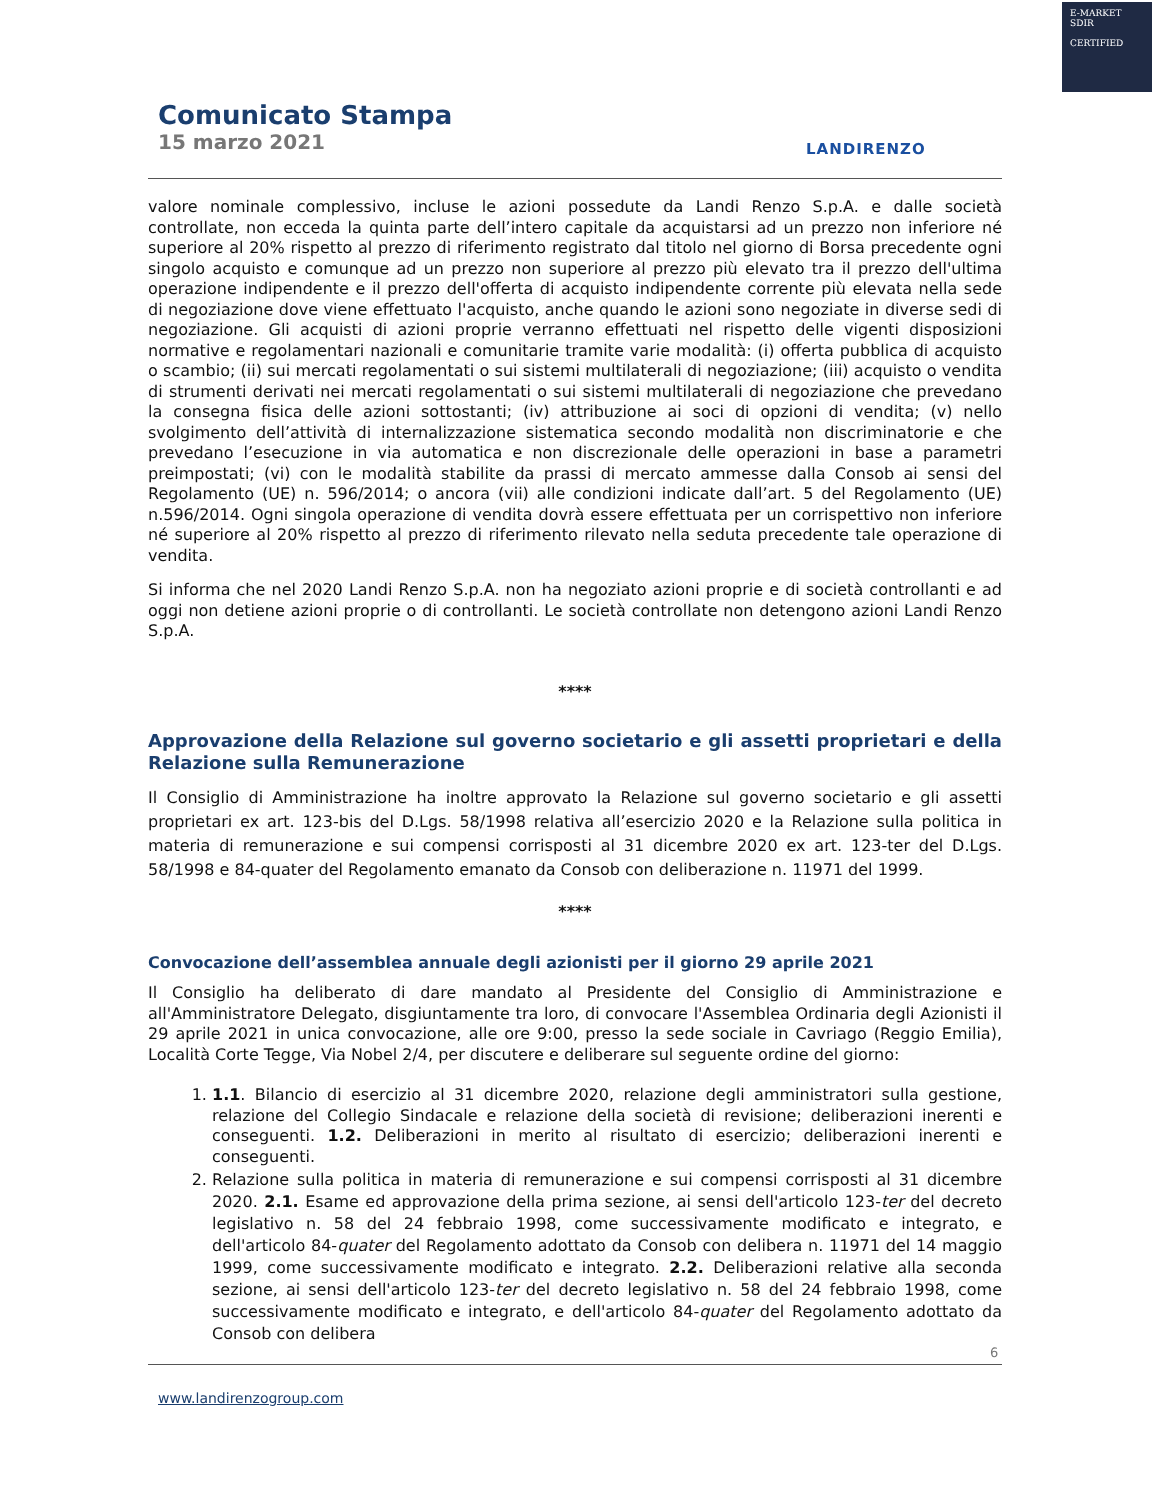E-MARKET
SDIR
CERTIFIED
Comunicato Stampa
15 marzo 2021
LANDIRENZO
valore nominale complessivo, incluse le azioni possedute da Landi Renzo S.p.A. e dalle società controllate, non ecceda la quinta parte dell’intero capitale da acquistarsi ad un prezzo non inferiore né superiore al 20% rispetto al prezzo di riferimento registrato dal titolo nel giorno di Borsa precedente ogni singolo acquisto e comunque ad un prezzo non superiore al prezzo più elevato tra il prezzo dell'ultima operazione indipendente e il prezzo dell'offerta di acquisto indipendente corrente più elevata nella sede di negoziazione dove viene effettuato l'acquisto, anche quando le azioni sono negoziate in diverse sedi di negoziazione. Gli acquisti di azioni proprie verranno effettuati nel rispetto delle vigenti disposizioni normative e regolamentari nazionali e comunitarie tramite varie modalità: (i) offerta pubblica di acquisto o scambio; (ii) sui mercati regolamentati o sui sistemi multilaterali di negoziazione; (iii) acquisto o vendita di strumenti derivati nei mercati regolamentati o sui sistemi multilaterali di negoziazione che prevedano la consegna fisica delle azioni sottostanti; (iv) attribuzione ai soci di opzioni di vendita; (v) nello svolgimento dell’attività di internalizzazione sistematica secondo modalità non discriminatorie e che prevedano l’esecuzione in via automatica e non discrezionale delle operazioni in base a parametri preimpostati; (vi) con le modalità stabilite da prassi di mercato ammesse dalla Consob ai sensi del Regolamento (UE) n. 596/2014; o ancora (vii) alle condizioni indicate dall’art. 5 del Regolamento (UE) n.596/2014. Ogni singola operazione di vendita dovrà essere effettuata per un corrispettivo non inferiore né superiore al 20% rispetto al prezzo di riferimento rilevato nella seduta precedente tale operazione di vendita.
Si informa che nel 2020 Landi Renzo S.p.A. non ha negoziato azioni proprie e di società controllanti e ad oggi non detiene azioni proprie o di controllanti. Le società controllate non detengono azioni Landi Renzo S.p.A.
****
Approvazione della Relazione sul governo societario e gli assetti proprietari e della Relazione sulla Remunerazione
Il Consiglio di Amministrazione ha inoltre approvato la Relazione sul governo societario e gli assetti proprietari ex art. 123-bis del D.Lgs. 58/1998 relativa all’esercizio 2020 e la Relazione sulla politica in materia di remunerazione e sui compensi corrisposti al 31 dicembre 2020 ex art. 123-ter del D.Lgs. 58/1998 e 84-quater del Regolamento emanato da Consob con deliberazione n. 11971 del 1999.
****
Convocazione dell’assemblea annuale degli azionisti per il giorno 29 aprile 2021
Il Consiglio ha deliberato di dare mandato al Presidente del Consiglio di Amministrazione e all'Amministratore Delegato, disgiuntamente tra loro, di convocare l'Assemblea Ordinaria degli Azionisti il 29 aprile 2021 in unica convocazione, alle ore 9:00, presso la sede sociale in Cavriago (Reggio Emilia), Località Corte Tegge, Via Nobel 2/4, per discutere e deliberare sul seguente ordine del giorno:
1. 1.1. Bilancio di esercizio al 31 dicembre 2020, relazione degli amministratori sulla gestione, relazione del Collegio Sindacale e relazione della società di revisione; deliberazioni inerenti e conseguenti. 1.2. Deliberazioni in merito al risultato di esercizio; deliberazioni inerenti e conseguenti.
2. Relazione sulla politica in materia di remunerazione e sui compensi corrisposti al 31 dicembre 2020. 2.1. Esame ed approvazione della prima sezione, ai sensi dell'articolo 123-ter del decreto legislativo n. 58 del 24 febbraio 1998, come successivamente modificato e integrato, e dell'articolo 84-quater del Regolamento adottato da Consob con delibera n. 11971 del 14 maggio 1999, come successivamente modificato e integrato. 2.2. Deliberazioni relative alla seconda sezione, ai sensi dell'articolo 123-ter del decreto legislativo n. 58 del 24 febbraio 1998, come successivamente modificato e integrato, e dell'articolo 84-quater del Regolamento adottato da Consob con delibera
6
www.landirenzogroup.com